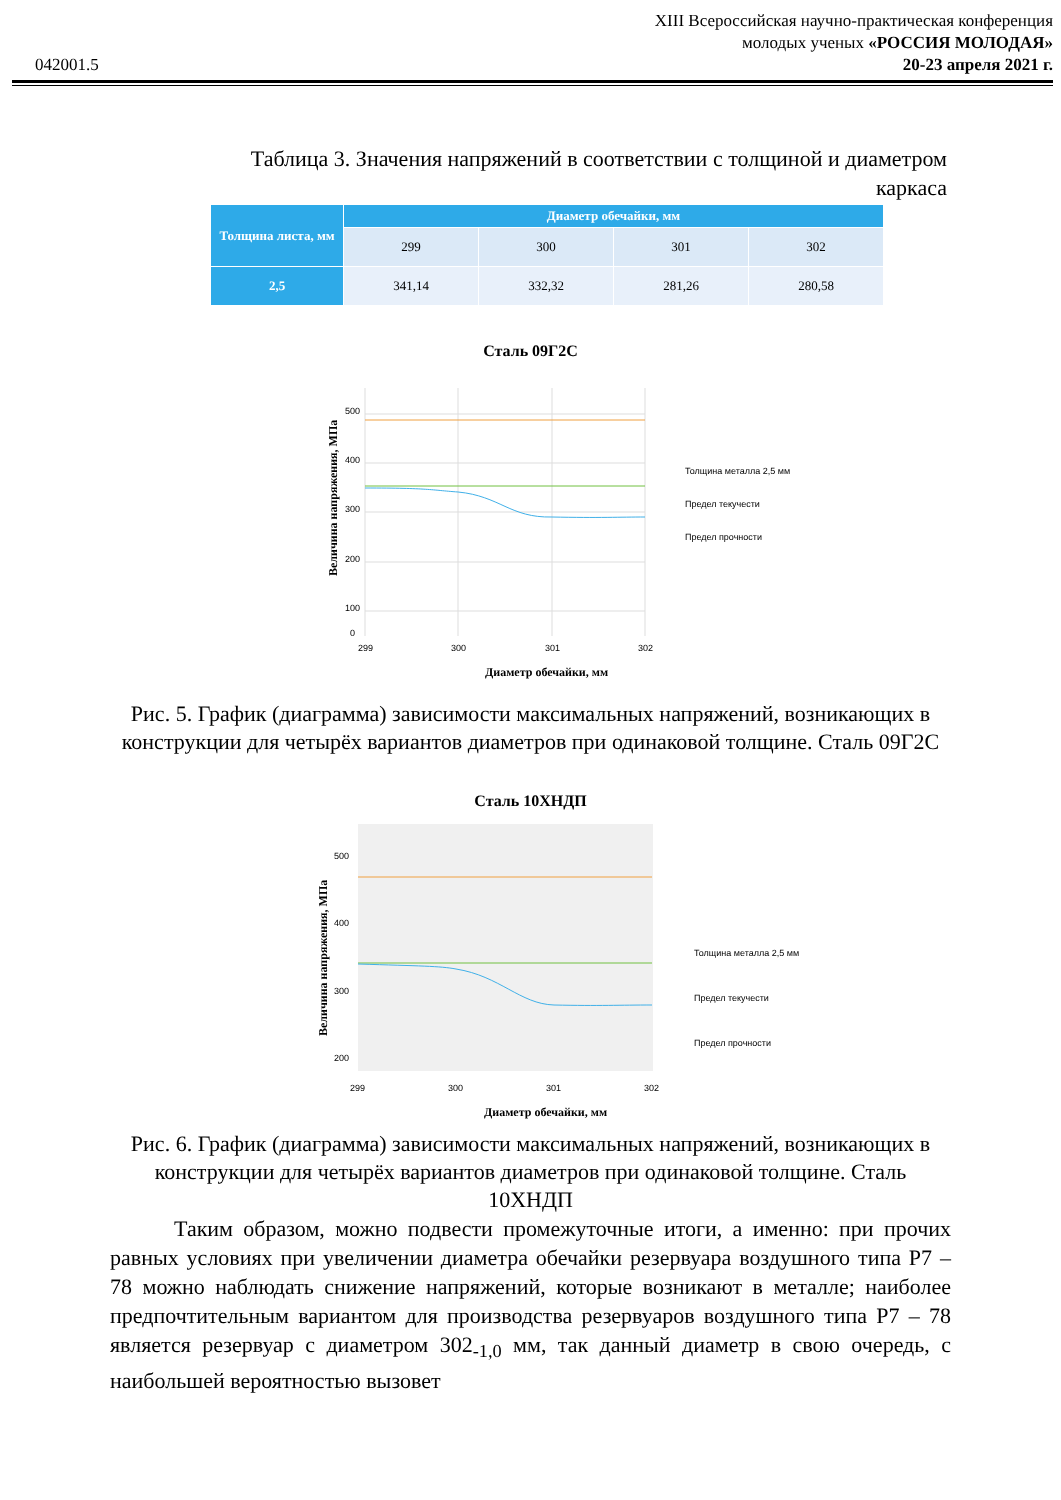042001.5
XIII Всероссийская научно-практическая конференция
молодых ученых «РОССИЯ МОЛОДАЯ»
20-23 апреля 2021 г.
Таблица 3. Значения напряжений в соответствии с толщиной и диаметром каркаса
| Толщина листа, мм | Диаметр обечайки, мм | | | |
| --- | --- | --- | --- | --- |
| | 299 | 300 | 301 | 302 |
| 2,5 | 341,14 | 332,32 | 281,26 | 280,58 |
Сталь 09Г2С
500
400
300
200
100
0
299
300
301
302
Толщина металла 2,5 мм
Предел текучести
Предел прочности
Диаметр обечайки, мм
Величина напряжения, МПа
Рис. 5. График (диаграмма) зависимости максимальных напряжений, возникающих в конструкции для четырёх вариантов диаметров при одинаковой толщине. Сталь 09Г2С
Сталь 10ХНДП
500
400
300
200
299
300
301
302
Толщина металла 2,5 мм
Предел текучести
Предел прочности
Диаметр обечайки, мм
Величина напряжения, МПа
Рис. 6. График (диаграмма) зависимости максимальных напряжений, возникающих в конструкции для четырёх вариантов диаметров при одинаковой толщине. Сталь 10ХНДП
Таким образом, можно подвести промежуточные итоги, а именно: при прочих равных условиях при увеличении диаметра обечайки резервуара воздушного типа Р7 – 78 можно наблюдать снижение напряжений, которые возникают в металле; наиболее предпочтительным вариантом для производства резервуаров воздушного типа Р7 – 78 является резервуар с диаметром 302<sub>-1,0</sub> мм, так данный диаметр в свою очередь, с наибольшей вероятностью вызовет